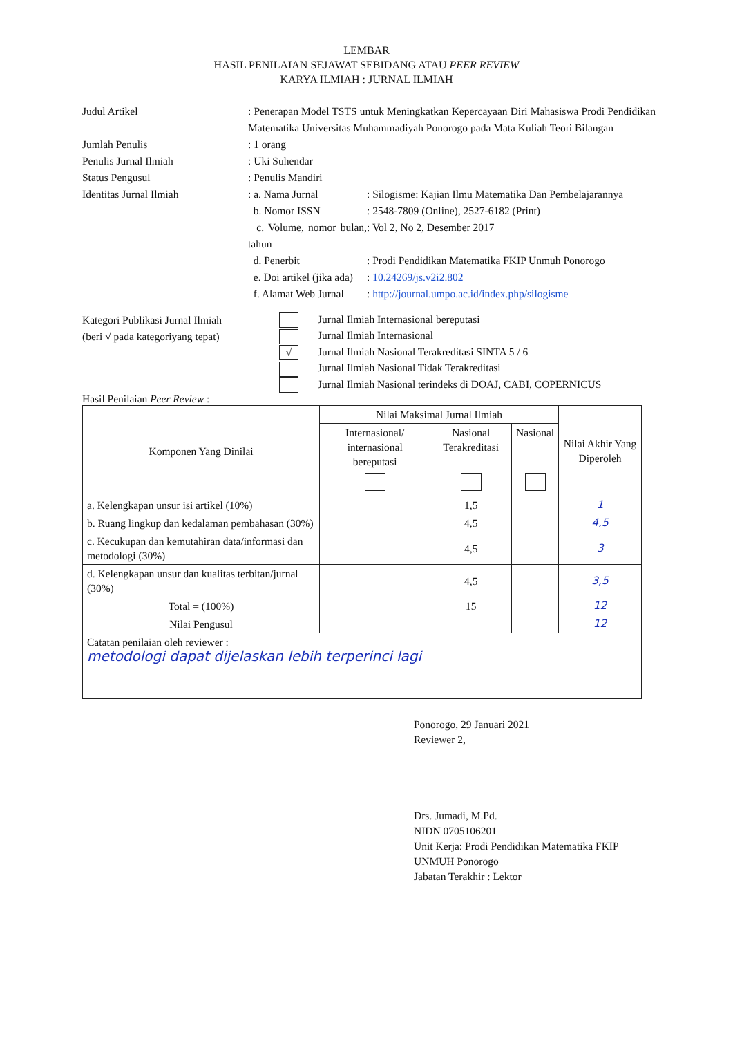LEMBAR
HASIL PENILAIAN SEJAWAT SEBIDANG ATAU PEER REVIEW
KARYA ILMIAH : JURNAL ILMIAH
Judul Artikel : Penerapan Model TSTS untuk Meningkatkan Kepercayaan Diri Mahasiswa Prodi Pendidikan Matematika Universitas Muhammadiyah Ponorogo pada Mata Kuliah Teori Bilangan
Jumlah Penulis : 1 orang
Penulis Jurnal Ilmiah : Uki Suhendar
Status Pengusul : Penulis Mandiri
Identitas Jurnal Ilmiah : a. Nama Jurnal : Silogisme: Kajian Ilmu Matematika Dan Pembelajarannya
b. Nomor ISSN : 2548-7809 (Online), 2527-6182 (Print)
c. Volume, nomor bulan, tahun
: Vol 2, No 2, Desember 2017
d. Penerbit : Prodi Pendidikan Matematika FKIP Unmuh Ponorogo
e. Doi artikel (jika ada)
: 10.24269/js.v2i2.802
f. Alamat Web Jurnal
: http://journal.umpo.ac.id/index.php/silogisme
Kategori Publikasi Jurnal Ilmiah
(beri √ pada kategoriyang tepat)
Jurnal Ilmiah Internasional bereputasi
Jurnal Ilmiah Internasional
√ Jurnal Ilmiah Nasional Terakreditasi SINTA 5 / 6
Jurnal Ilmiah Nasional Tidak Terakreditasi
Jurnal Ilmiah Nasional terindeks di DOAJ, CABI, COPERNICUS
Hasil Penilaian Peer Review :
| Komponen Yang Dinilai | Nilai Maksimal Jurnal Ilmiah | | | Nilai Akhir Yang Diperoleh |
| --- | --- | --- | --- | --- |
| | Internasional/ internasional bereputasi | Nasional Terakreditasi | Nasional | |
| a. Kelengkapan unsur isi artikel (10%) | | 1,5 | | 1 |
| b. Ruang lingkup dan kedalaman pembahasan (30%) | | 4,5 | | 4,5 |
| c. Kecukupan dan kemutahiran data/informasi dan metodologi (30%) | | 4,5 | | 3 |
| d. Kelengkapan unsur dan kualitas terbitan/jurnal (30%) | | 4,5 | | 3,5 |
| Total = (100%) | | 15 | | 12 |
| Nilai Pengusul | | | | 12 |
| Catatan penilaian oleh reviewer : metodologi dapat dijelaskan lebih terperinci lagi | | | | |
Ponorogo, 29 Januari 2021
Reviewer 2,
Drs. Jumadi, M.Pd.
NIDN 0705106201
Unit Kerja: Prodi Pendidikan Matematika FKIP UNMUH Ponorogo
Jabatan Terakhir : Lektor